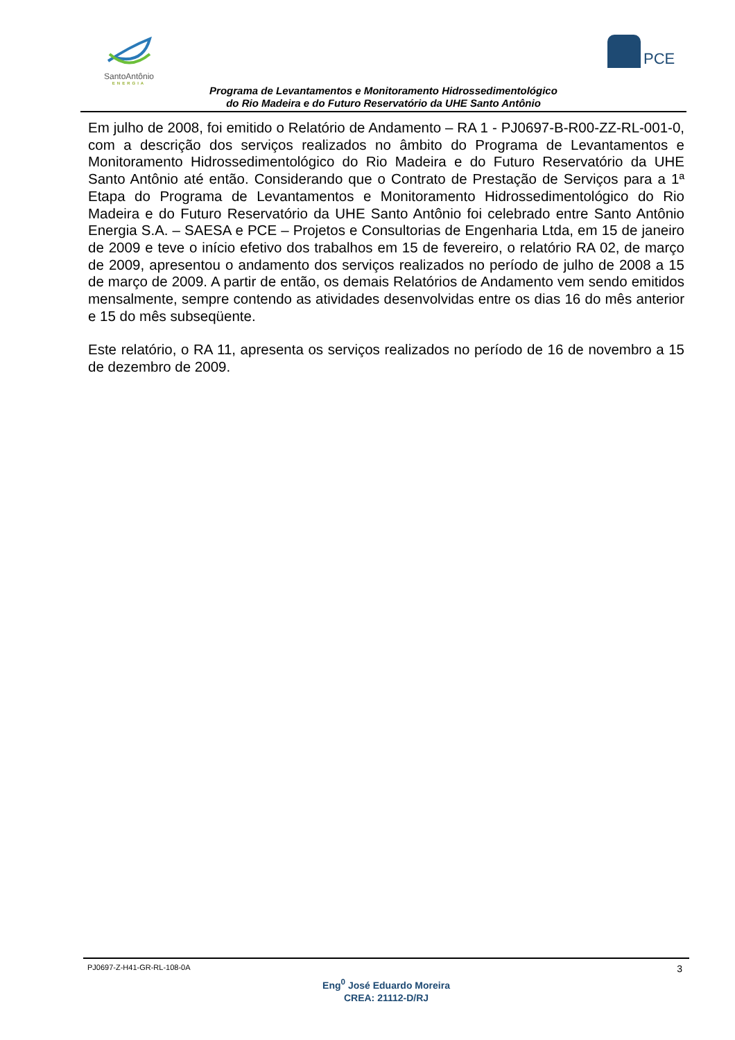SantoAntônio
ENERGIA
PCE
Programa de Levantamentos e Monitoramento Hidrossedimentológico
do Rio Madeira e do Futuro Reservatório da UHE Santo Antônio
Em julho de 2008, foi emitido o Relatório de Andamento – RA 1 - PJ0697-B-R00-ZZ-RL-001-0, com a descrição dos serviços realizados no âmbito do Programa de Levantamentos e Monitoramento Hidrossedimentológico do Rio Madeira e do Futuro Reservatório da UHE Santo Antônio até então. Considerando que o Contrato de Prestação de Serviços para a 1ª Etapa do Programa de Levantamentos e Monitoramento Hidrossedimentológico do Rio Madeira e do Futuro Reservatório da UHE Santo Antônio foi celebrado entre Santo Antônio Energia S.A. – SAESA e PCE – Projetos e Consultorias de Engenharia Ltda, em 15 de janeiro de 2009 e teve o início efetivo dos trabalhos em 15 de fevereiro, o relatório RA 02, de março de 2009, apresentou o andamento dos serviços realizados no período de julho de 2008 a 15 de março de 2009. A partir de então, os demais Relatórios de Andamento vem sendo emitidos mensalmente, sempre contendo as atividades desenvolvidas entre os dias 16 do mês anterior e 15 do mês subseqüente.
Este relatório, o RA 11, apresenta os serviços realizados no período de 16 de novembro a 15 de dezembro de 2009.
PJ0697-Z-H41-GR-RL-108-0A 3
Eng<sup>0</sup> José Eduardo Moreira
CREA: 21112-D/RJ